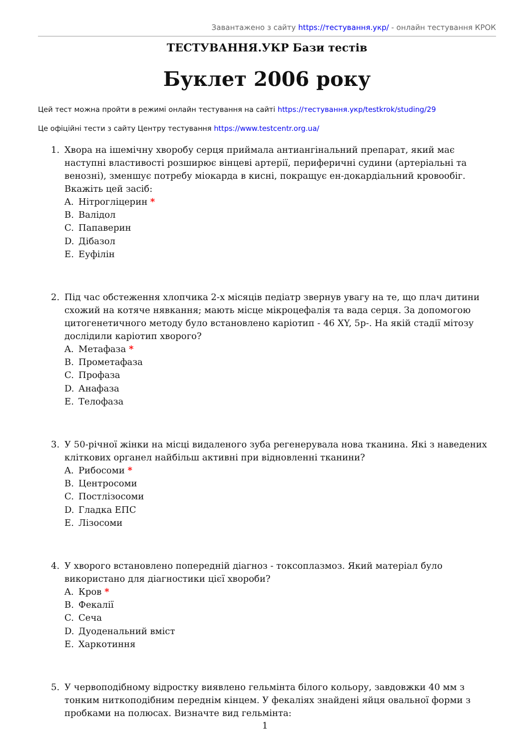Завантажено з сайту https://тестування.укр/ - онлайн тестування КРОК
ТЕСТУВАННЯ.УКР Бази тестів
Буклет 2006 року
Цей тест можна пройти в режимі онлайн тестування на сайті https://тестування.укр/testkrok/studing/29
Це офіційні тести з сайту Центру тестування https://www.testcentr.org.ua/
1. Хвора на ішемічну хворобу серця приймала антиангінальний препарат, який має наступні властивості розширює вінцеві артерії, периферичні судини (артеріальні та венозні), зменшує потребу міокарда в кисні, покращує ен-докардіальний кровообіг. Вкажіть цей засіб:
A. Нітрогліцерин *
B. Валідол
C. Папаверин
D. Дібазол
E. Еуфілін
2. Під час обстеження хлопчика 2-х місяців педіатр звернув увагу на те, що плач дитини схожий на котяче нявкання; мають місце мікроцефалія та вада серця. За допомогою цитогенетичного методу було встановлено каріотип - 46 XY, 5p-. На якій стадії мітозу дослідили каріотип хворого?
A. Метафаза *
B. Прометафаза
C. Профаза
D. Анафаза
E. Телофаза
3. У 50-річної жінки на місці видаленого зуба регенерувала нова тканина. Які з наведених кліткових органел найбільш активні при відновленні тканини?
A. Рибосоми *
B. Центросоми
C. Постлізосоми
D. Гладка ЕПС
E. Лізосоми
4. У хворого встановлено попередній діагноз - токсоплазмоз. Який матеріал було використано для діагностики цієї хвороби?
A. Кров *
B. Фекалії
C. Сеча
D. Дуоденальний вміст
E. Харкотиння
5. У червоподібному відростку виявлено гельмінта білого кольору, завдовжки 40 мм з тонким ниткоподібним переднім кінцем. У фекаліях знайдені яйця овальної форми з пробками на полюсах. Визначте вид гельмінта:
1